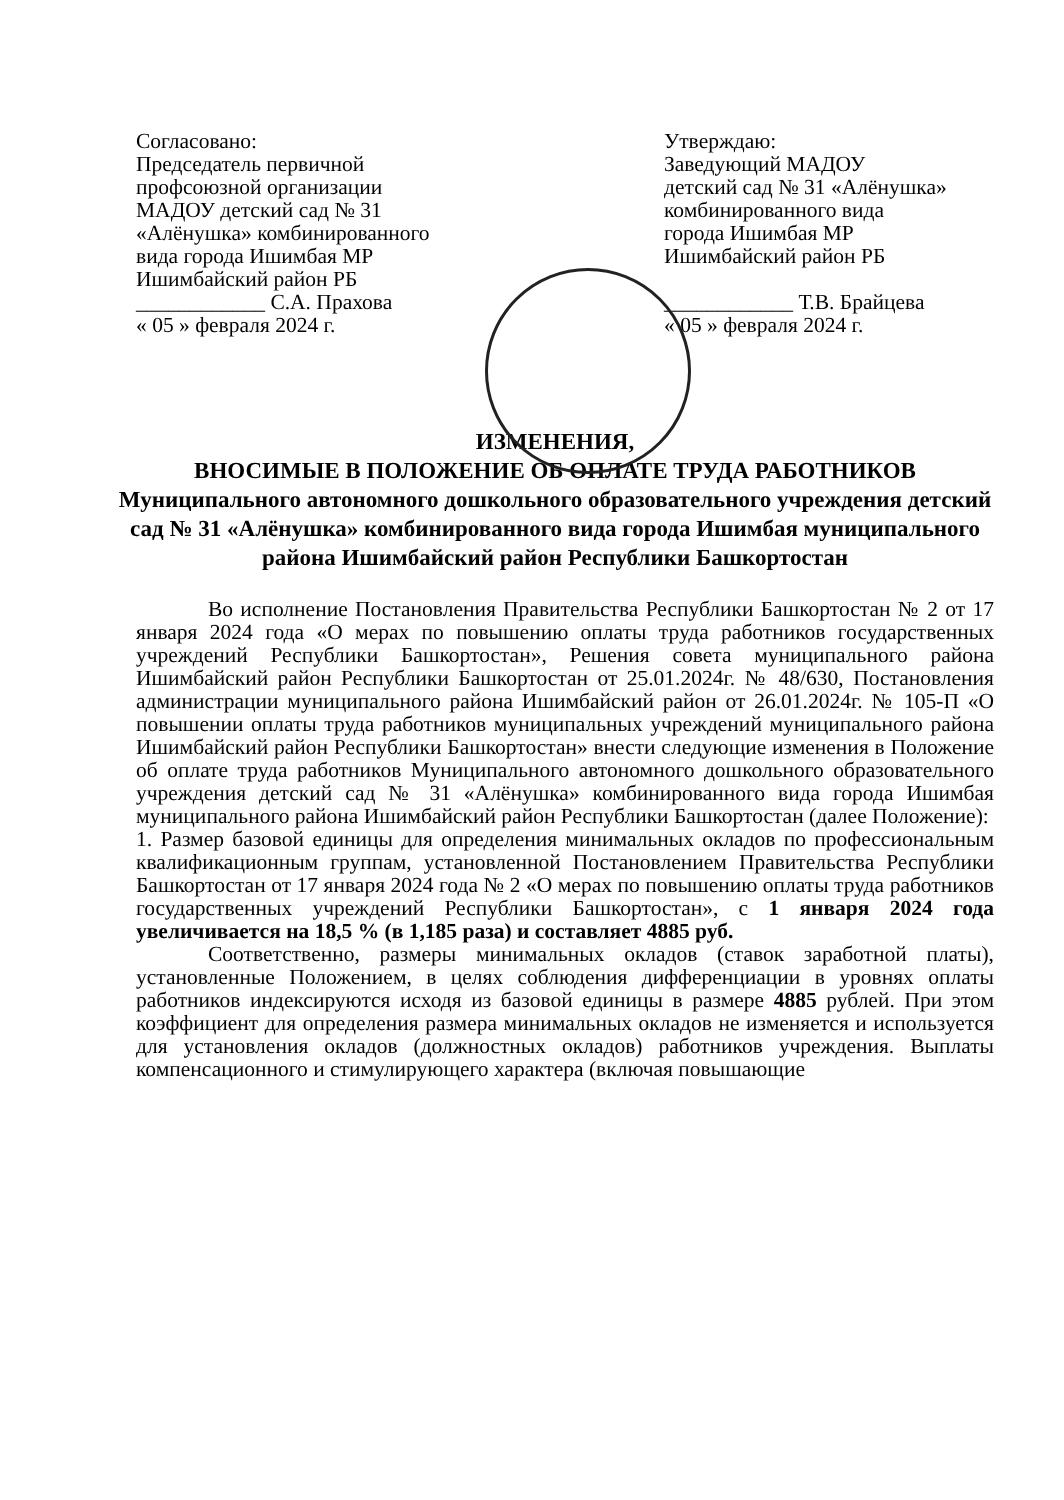Согласовано:
Председатель первичной
профсоюзной организации
МАДОУ детский сад № 31
«Алёнушка» комбинированного
вида города Ишимбая МР
Ишимбайский район РБ
____________ С.А. Прахова
« 05 » февраля 2024 г.
Утверждаю:
Заведующий МАДОУ
детский сад № 31 «Алёнушка»
комбинированного вида
города Ишимбая МР
Ишимбайский район РБ
____________ Т.В. Брайцева
« 05 » февраля 2024 г.
ИЗМЕНЕНИЯ,
ВНОСИМЫЕ В ПОЛОЖЕНИЕ ОБ ОПЛАТЕ ТРУДА РАБОТНИКОВ
Муниципального автономного дошкольного образовательного учреждения детский сад № 31 «Алёнушка» комбинированного вида города Ишимбая муниципального района Ишимбайский район Республики Башкортостан
Во исполнение Постановления Правительства Республики Башкортостан № 2 от 17 января 2024 года «О мерах по повышению оплаты труда работников государственных учреждений Республики Башкортостан», Решения совета муниципального района Ишимбайский район Республики Башкортостан от 25.01.2024г. № 48/630, Постановления администрации муниципального района Ишимбайский район от 26.01.2024г. № 105-П «О повышении оплаты труда работников муниципальных учреждений муниципального района Ишимбайский район Республики Башкортостан» внести следующие изменения в Положение об оплате труда работников Муниципального автономного дошкольного образовательного учреждения детский сад № 31 «Алёнушка» комбинированного вида города Ишимбая муниципального района Ишимбайский район Республики Башкортостан (далее Положение):
1. Размер базовой единицы для определения минимальных окладов по профессиональным квалификационным группам, установленной Постановлением Правительства Республики Башкортостан от 17 января 2024 года № 2 «О мерах по повышению оплаты труда работников государственных учреждений Республики Башкортостан», с 1 января 2024 года увеличивается на 18,5 % (в 1,185 раза) и составляет 4885 руб.
Соответственно, размеры минимальных окладов (ставок заработной платы), установленные Положением, в целях соблюдения дифференциации в уровнях оплаты работников индексируются исходя из базовой единицы в размере 4885 рублей. При этом коэффициент для определения размера минимальных окладов не изменяется и используется для установления окладов (должностных окладов) работников учреждения. Выплаты компенсационного и стимулирующего характера (включая повышающие